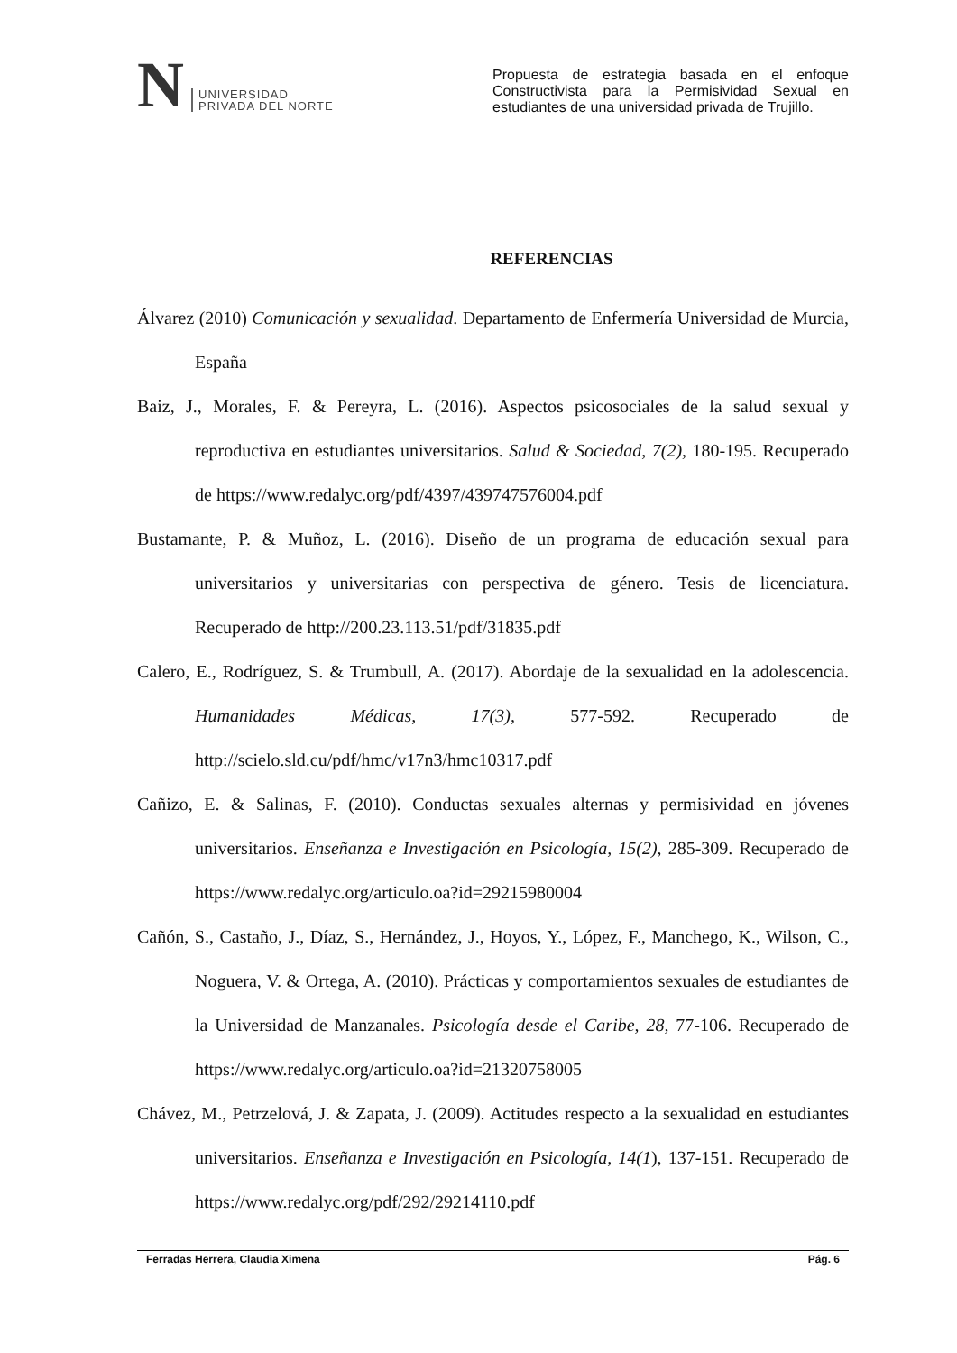N
UNIVERSIDAD
PRIVADA DEL NORTE
Propuesta de estrategia basada en el enfoque Constructivista para la Permisividad Sexual en estudiantes de una universidad privada de Trujillo.
REFERENCIAS
Álvarez (2010) Comunicación y sexualidad. Departamento de Enfermería Universidad de Murcia, España
Baiz, J., Morales, F. & Pereyra, L. (2016). Aspectos psicosociales de la salud sexual y reproductiva en estudiantes universitarios. Salud & Sociedad, 7(2), 180-195. Recuperado de https://www.redalyc.org/pdf/4397/439747576004.pdf
Bustamante, P. & Muñoz, L. (2016). Diseño de un programa de educación sexual para universitarios y universitarias con perspectiva de género. Tesis de licenciatura. Recuperado de http://200.23.113.51/pdf/31835.pdf
Calero, E., Rodríguez, S. & Trumbull, A. (2017). Abordaje de la sexualidad en la adolescencia. Humanidades Médicas, 17(3), 577-592. Recuperado de http://scielo.sld.cu/pdf/hmc/v17n3/hmc10317.pdf
Cañizo, E. & Salinas, F. (2010). Conductas sexuales alternas y permisividad en jóvenes universitarios. Enseñanza e Investigación en Psicología, 15(2), 285-309. Recuperado de https://www.redalyc.org/articulo.oa?id=29215980004
Cañón, S., Castaño, J., Díaz, S., Hernández, J., Hoyos, Y., López, F., Manchego, K., Wilson, C., Noguera, V. & Ortega, A. (2010). Prácticas y comportamientos sexuales de estudiantes de la Universidad de Manzanales. Psicología desde el Caribe, 28, 77-106. Recuperado de https://www.redalyc.org/articulo.oa?id=21320758005
Chávez, M., Petrzelová, J. & Zapata, J. (2009). Actitudes respecto a la sexualidad en estudiantes universitarios. Enseñanza e Investigación en Psicología, 14(1), 137-151. Recuperado de https://www.redalyc.org/pdf/292/29214110.pdf
Ferradas Herrera, Claudia Ximena Pág. 6